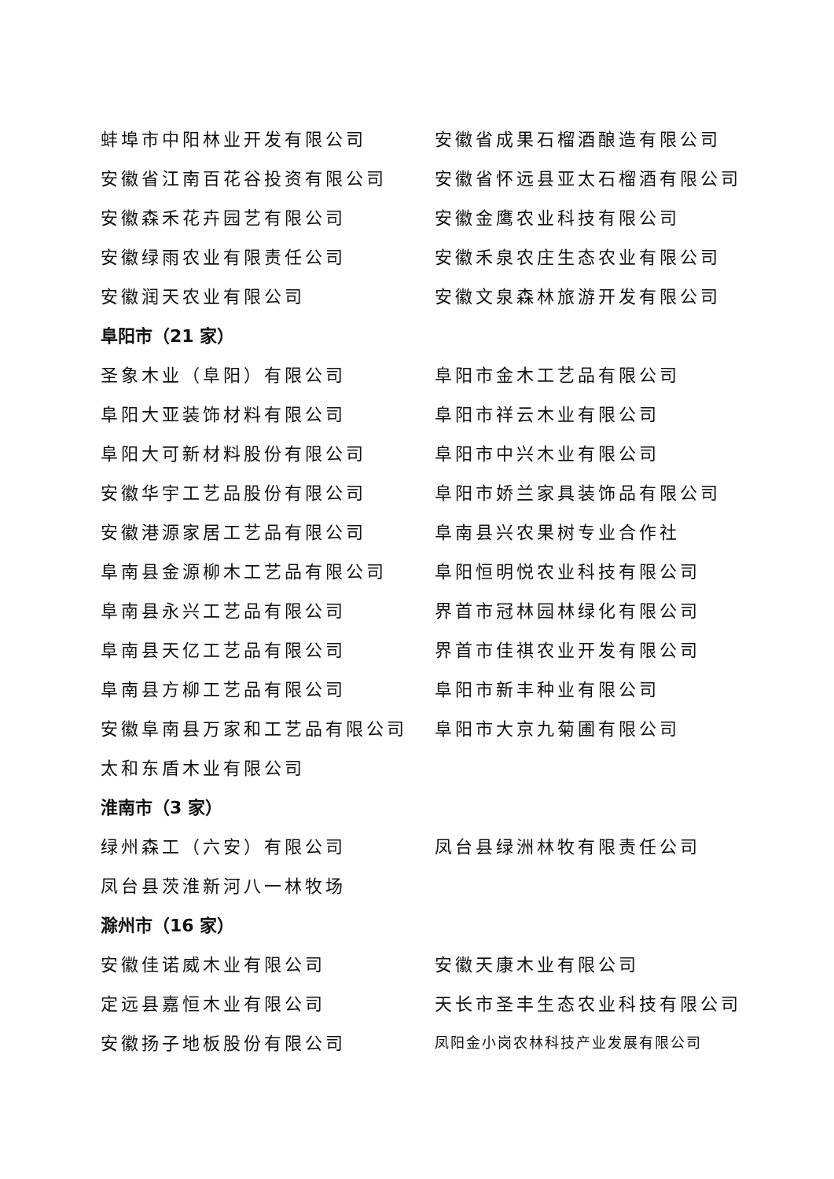蚌埠市中阳林业开发有限公司 安徽省成果石榴酒酿造有限公司
安徽省江南百花谷投资有限公司 安徽省怀远县亚太石榴酒有限公司
安徽森禾花卉园艺有限公司 安徽金鹰农业科技有限公司
安徽绿雨农业有限责任公司 安徽禾泉农庄生态农业有限公司
安徽润天农业有限公司 安徽文泉森林旅游开发有限公司
阜阳市（21 家）
圣象木业（阜阳）有限公司 阜阳市金木工艺品有限公司
阜阳大亚装饰材料有限公司 阜阳市祥云木业有限公司
阜阳大可新材料股份有限公司 阜阳市中兴木业有限公司
安徽华宇工艺品股份有限公司 阜阳市娇兰家具装饰品有限公司
安徽港源家居工艺品有限公司 阜南县兴农果树专业合作社
阜南县金源柳木工艺品有限公司 阜阳恒明悦农业科技有限公司
阜南县永兴工艺品有限公司 界首市冠林园林绿化有限公司
阜南县天亿工艺品有限公司 界首市佳祺农业开发有限公司
阜南县方柳工艺品有限公司 阜阳市新丰种业有限公司
安徽阜南县万家和工艺品有限公司 阜阳市大京九菊圃有限公司
太和东盾木业有限公司
淮南市（3 家）
绿州森工（六安）有限公司 凤台县绿洲林牧有限责任公司
凤台县茨淮新河八一林牧场
滁州市（16 家）
安徽佳诺威木业有限公司 安徽天康木业有限公司
定远县嘉恒木业有限公司 天长市圣丰生态农业科技有限公司
安徽扬子地板股份有限公司
凤阳金小岗农林科技产业发展有限公司